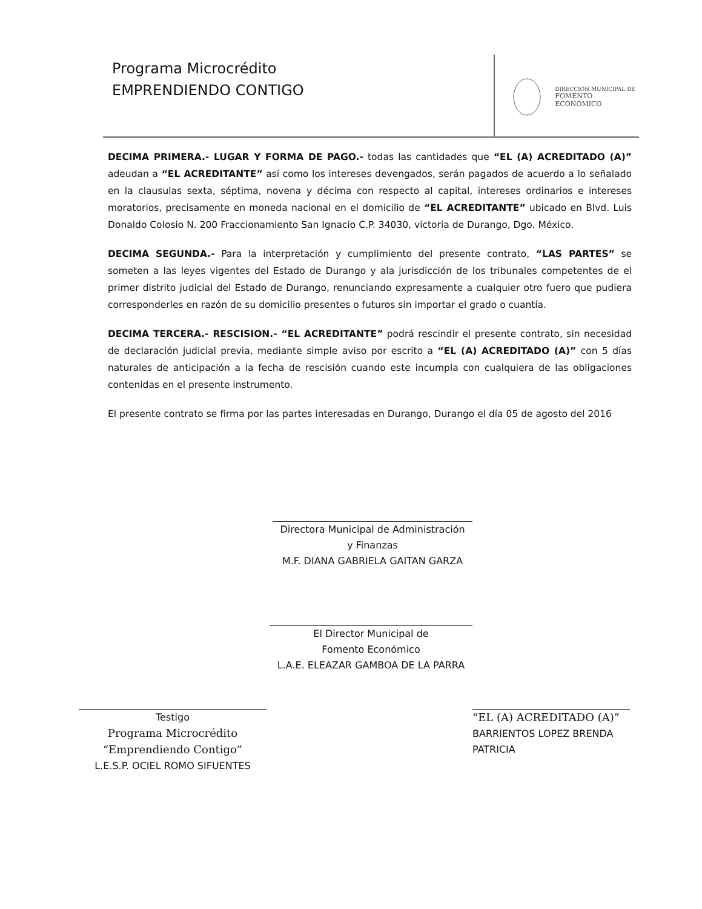Programa Microcrédito
EMPRENDIENDO CONTIGO
DIRECCIÓN MUNICIPAL DE
FOMENTO ECONÓMICO
DECIMA PRIMERA.- LUGAR Y FORMA DE PAGO.- todas las cantidades que “EL (A) ACREDITADO (A)” adeudan a “EL ACREDITANTE” así como los intereses devengados, serán pagados de acuerdo a lo señalado en la clausulas sexta, séptima, novena y décima con respecto al capital, intereses ordinarios e intereses moratorios, precisamente en moneda nacional en el domicilio de “EL ACREDITANTE” ubicado en Blvd. Luis Donaldo Colosio N. 200 Fraccionamiento San Ignacio C.P. 34030, victoria de Durango, Dgo. México.
DECIMA SEGUNDA.- Para la interpretación y cumplimiento del presente contrato, “LAS PARTES” se someten a las leyes vigentes del Estado de Durango y ala jurisdicción de los tribunales competentes de el primer distrito judicial del Estado de Durango, renunciando expresamente a cualquier otro fuero que pudiera corresponderles en razón de su domicilio presentes o futuros sin importar el grado o cuantía.
DECIMA TERCERA.- RESCISION.- “EL ACREDITANTE” podrá rescindir el presente contrato, sin necesidad de declaración judicial previa, mediante simple aviso por escrito a “EL (A) ACREDITADO (A)” con 5 días naturales de anticipación a la fecha de rescisión cuando este incumpla con cualquiera de las obligaciones contenidas en el presente instrumento.
El presente contrato se firma por las partes interesadas en Durango, Durango el día 05 de agosto del 2016
Directora Municipal de Administración
y Finanzas
M.F. DIANA GABRIELA GAITAN GARZA
El Director Municipal de
Fomento Económico
L.A.E. ELEAZAR GAMBOA DE LA PARRA
Testigo
Programa Microcrédito
“Emprendiendo Contigo”
L.E.S.P. OCIEL ROMO SIFUENTES
“EL (A) ACREDITADO (A)”
BARRIENTOS LOPEZ BRENDA
PATRICIA